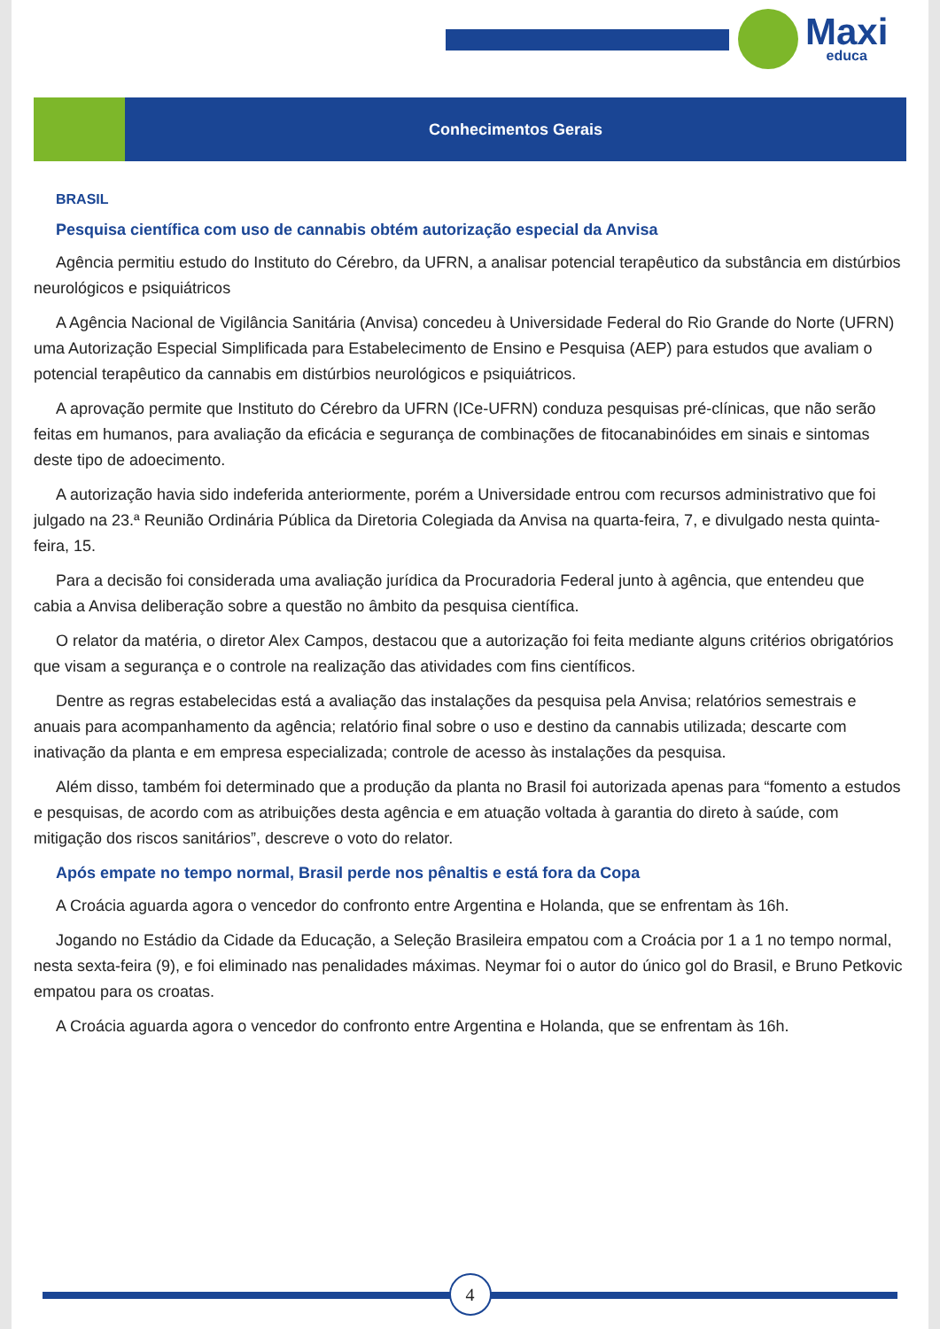Maxi
educa
Conhecimentos Gerais
BRASIL
Pesquisa científica com uso de cannabis obtém autorização especial da Anvisa
Agência permitiu estudo do Instituto do Cérebro, da UFRN, a analisar potencial terapêutico da substância em distúrbios neurológicos e psiquiátricos
A Agência Nacional de Vigilância Sanitária (Anvisa) concedeu à Universidade Federal do Rio Grande do Norte (UFRN) uma Autorização Especial Simplificada para Estabelecimento de Ensino e Pesquisa (AEP) para estudos que avaliam o potencial terapêutico da cannabis em distúrbios neurológicos e psiquiátricos.
A aprovação permite que Instituto do Cérebro da UFRN (ICe-UFRN) conduza pesquisas pré-clínicas, que não serão feitas em humanos, para avaliação da eficácia e segurança de combinações de fitocanabinóides em sinais e sintomas deste tipo de adoecimento.
A autorização havia sido indeferida anteriormente, porém a Universidade entrou com recursos administrativo que foi julgado na 23.ª Reunião Ordinária Pública da Diretoria Colegiada da Anvisa na quarta-feira, 7, e divulgado nesta quinta-feira, 15.
Para a decisão foi considerada uma avaliação jurídica da Procuradoria Federal junto à agência, que entendeu que cabia a Anvisa deliberação sobre a questão no âmbito da pesquisa científica.
O relator da matéria, o diretor Alex Campos, destacou que a autorização foi feita mediante alguns critérios obrigatórios que visam a segurança e o controle na realização das atividades com fins científicos.
Dentre as regras estabelecidas está a avaliação das instalações da pesquisa pela Anvisa; relatórios semestrais e anuais para acompanhamento da agência; relatório final sobre o uso e destino da cannabis utilizada; descarte com inativação da planta e em empresa especializada; controle de acesso às instalações da pesquisa.
Além disso, também foi determinado que a produção da planta no Brasil foi autorizada apenas para “fomento a estudos e pesquisas, de acordo com as atribuições desta agência e em atuação voltada à garantia do direto à saúde, com mitigação dos riscos sanitários”, descreve o voto do relator.
Após empate no tempo normal, Brasil perde nos pênaltis e está fora da Copa
A Croácia aguarda agora o vencedor do confronto entre Argentina e Holanda, que se enfrentam às 16h.
Jogando no Estádio da Cidade da Educação, a Seleção Brasileira empatou com a Croácia por 1 a 1 no tempo normal, nesta sexta-feira (9), e foi eliminado nas penalidades máximas. Neymar foi o autor do único gol do Brasil, e Bruno Petkovic empatou para os croatas.
A Croácia aguarda agora o vencedor do confronto entre Argentina e Holanda, que se enfrentam às 16h.
4